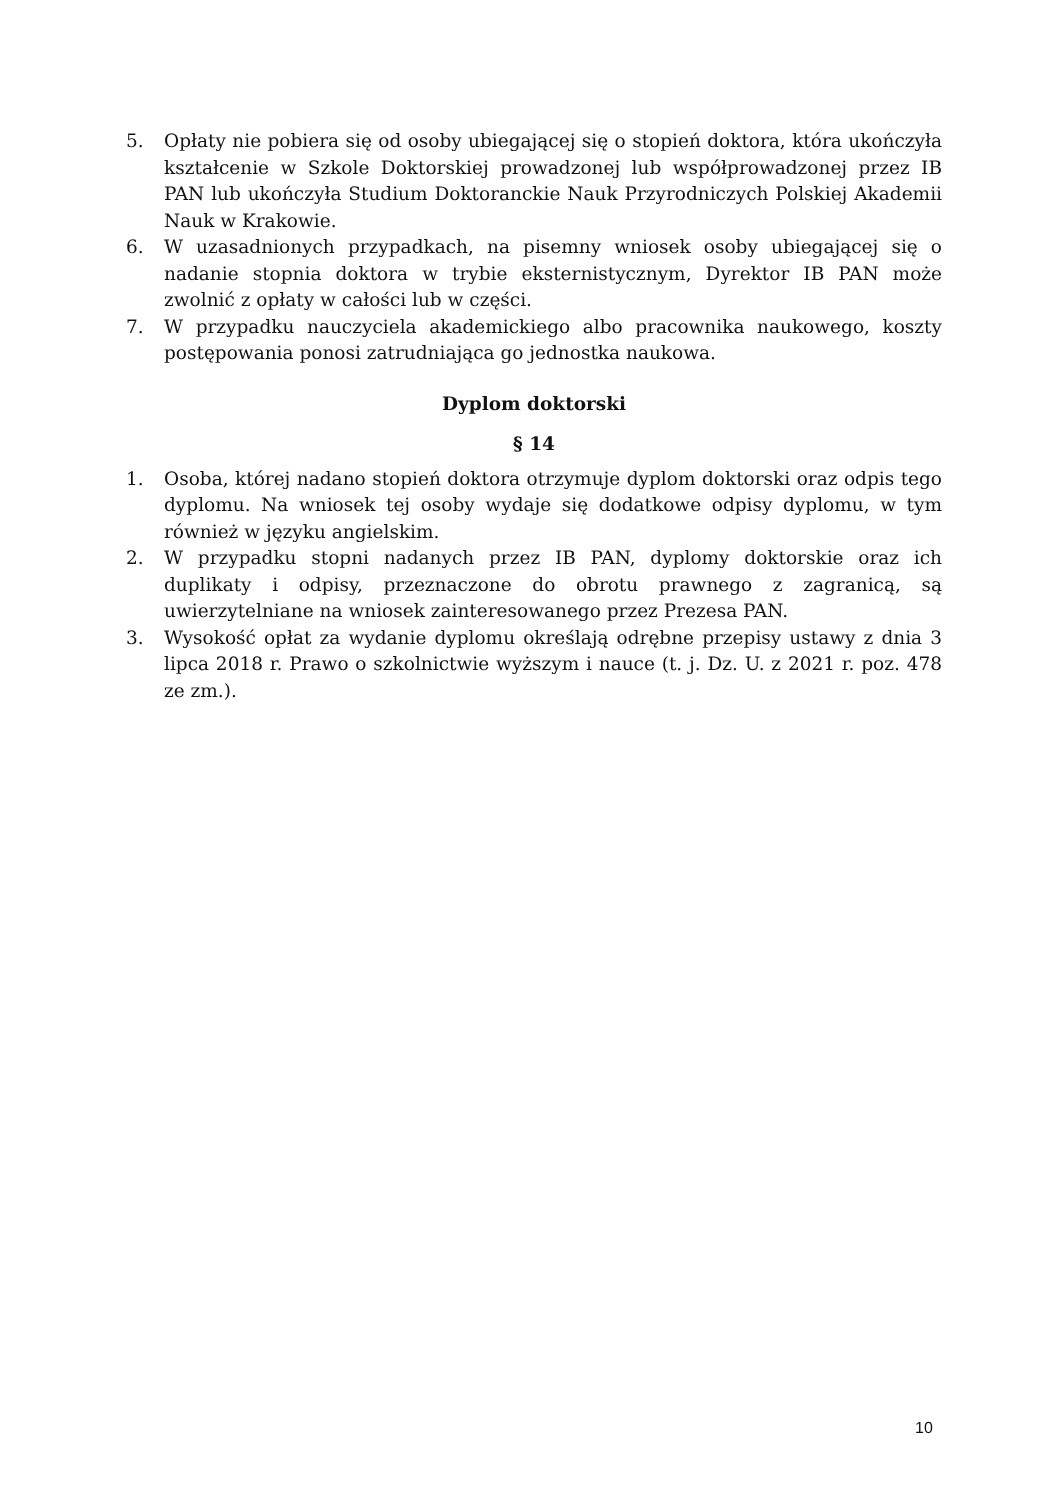5. Opłaty nie pobiera się od osoby ubiegającej się o stopień doktora, która ukończyła kształcenie w Szkole Doktorskiej prowadzonej lub współprowadzonej przez IB PAN lub ukończyła Studium Doktoranckie Nauk Przyrodniczych Polskiej Akademii Nauk w Krakowie.
6. W uzasadnionych przypadkach, na pisemny wniosek osoby ubiegającej się o nadanie stopnia doktora w trybie eksternistycznym, Dyrektor IB PAN może zwolnić z opłaty w całości lub w części.
7. W przypadku nauczyciela akademickiego albo pracownika naukowego, koszty postępowania ponosi zatrudniająca go jednostka naukowa.
Dyplom doktorski
§ 14
1. Osoba, której nadano stopień doktora otrzymuje dyplom doktorski oraz odpis tego dyplomu. Na wniosek tej osoby wydaje się dodatkowe odpisy dyplomu, w tym również w języku angielskim.
2. W przypadku stopni nadanych przez IB PAN, dyplomy doktorskie oraz ich duplikaty i odpisy, przeznaczone do obrotu prawnego z zagranicą, są uwierzytelniane na wniosek zainteresowanego przez Prezesa PAN.
3. Wysokość opłat za wydanie dyplomu określają odrębne przepisy ustawy z dnia 3 lipca 2018 r. Prawo o szkolnictwie wyższym i nauce (t. j. Dz. U. z 2021 r. poz. 478 ze zm.).
10